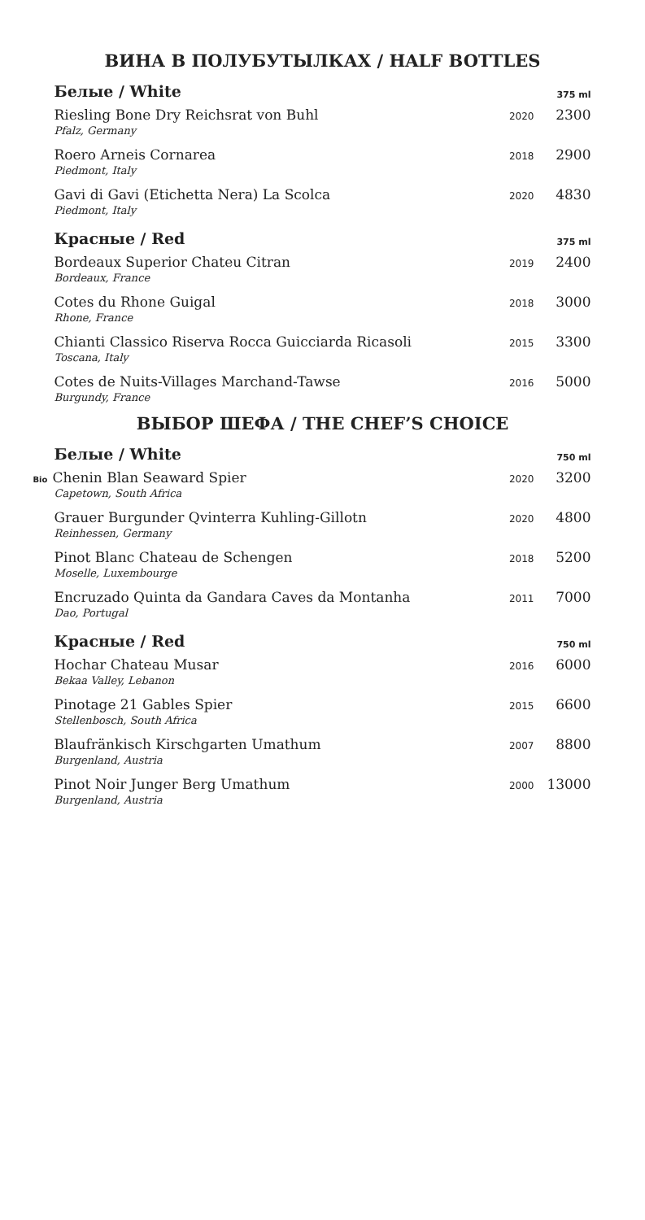ВИНА В ПОЛУБУТЫЛКАХ / HALF BOTTLES
| Белые / White | | 375 ml |
| --- | --- | --- |
| Riesling Bone Dry Reichsrat von Buhl Pfalz, Germany | 2020 | 2300 |
| Roero Arneis Cornarea Piedmont, Italy | 2018 | 2900 |
| Gavi di Gavi (Etichetta Nera) La Scolca Piedmont, Italy | 2020 | 4830 |
| Красные / Red | | 375 ml |
| Bordeaux Superior Chateu Citran Bordeaux, France | 2019 | 2400 |
| Cotes du Rhone Guigal Rhone, France | 2018 | 3000 |
| Chianti Classico Riserva Rocca Guicciarda Ricasoli Toscana, Italy | 2015 | 3300 |
| Cotes de Nuits-Villages Marchand-Tawse Burgundy, France | 2016 | 5000 |
ВЫБОР ШЕФА / THE CHEF’S CHOICE
| Белые / White | | 750 ml |
| --- | --- | --- |
| Bio Chenin Blan Seaward Spier Capetown, South Africa | 2020 | 3200 |
| Grauer Burgunder Qvinterra Kuhling-Gillotn Reinhessen, Germany | 2020 | 4800 |
| Pinot Blanc Chateau de Schengen Moselle, Luxembourge | 2018 | 5200 |
| Encruzado Quinta da Gandara Caves da Montanha Dao, Portugal | 2011 | 7000 |
| Красные / Red | | 750 ml |
| Hochar Chateau Musar Bekaa Valley, Lebanon | 2016 | 6000 |
| Pinotage 21 Gables Spier Stellenbosch, South Africa | 2015 | 6600 |
| Blaufränkisch Kirschgarten Umathum Burgenland, Austria | 2007 | 8800 |
| Pinot Noir Junger Berg Umathum Burgenland, Austria | 2000 | 13000 |